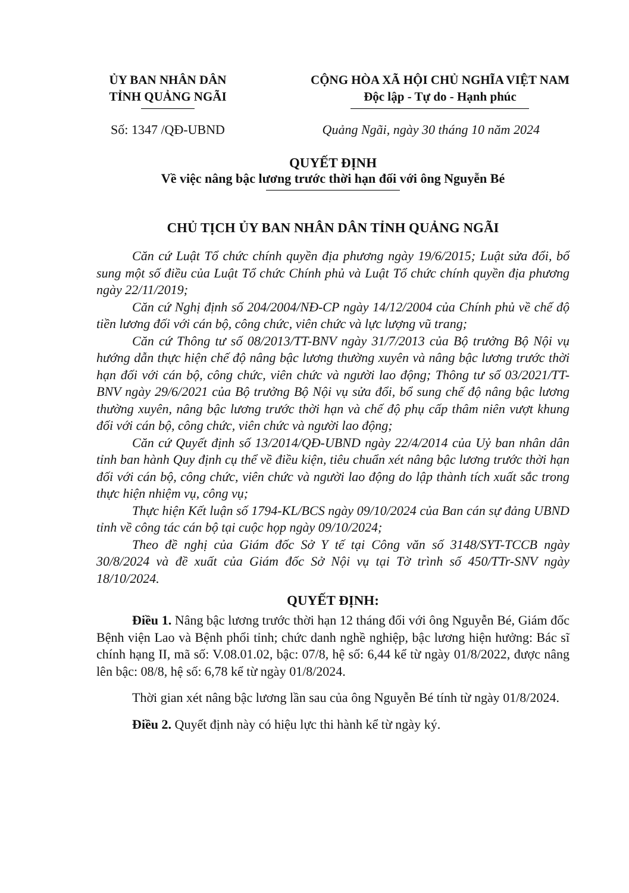ỦY BAN NHÂN DÂN
TỈNH QUẢNG NGÃI
CỘNG HÒA XÃ HỘI CHỦ NGHĨA VIỆT NAM
Độc lập - Tự do - Hạnh phúc
Số: 1347 /QĐ-UBND Quảng Ngãi, ngày 30 tháng 10 năm 2024
QUYẾT ĐỊNH
Về việc nâng bậc lương trước thời hạn đối với ông Nguyễn Bé
CHỦ TỊCH ỦY BAN NHÂN DÂN TỈNH QUẢNG NGÃI
Căn cứ Luật Tổ chức chính quyền địa phương ngày 19/6/2015; Luật sửa đổi, bổ sung một số điều của Luật Tổ chức Chính phủ và Luật Tổ chức chính quyền địa phương ngày 22/11/2019;
Căn cứ Nghị định số 204/2004/NĐ-CP ngày 14/12/2004 của Chính phủ về chế độ tiền lương đối với cán bộ, công chức, viên chức và lực lượng vũ trang;
Căn cứ Thông tư số 08/2013/TT-BNV ngày 31/7/2013 của Bộ trưởng Bộ Nội vụ hướng dẫn thực hiện chế độ nâng bậc lương thường xuyên và nâng bậc lương trước thời hạn đối với cán bộ, công chức, viên chức và người lao động; Thông tư số 03/2021/TT-BNV ngày 29/6/2021 của Bộ trưởng Bộ Nội vụ sửa đổi, bổ sung chế độ nâng bậc lương thường xuyên, nâng bậc lương trước thời hạn và chế độ phụ cấp thâm niên vượt khung đối với cán bộ, công chức, viên chức và người lao động;
Căn cứ Quyết định số 13/2014/QĐ-UBND ngày 22/4/2014 của Uỷ ban nhân dân tỉnh ban hành Quy định cụ thể về điều kiện, tiêu chuẩn xét nâng bậc lương trước thời hạn đối với cán bộ, công chức, viên chức và người lao động do lập thành tích xuất sắc trong thực hiện nhiệm vụ, công vụ;
Thực hiện Kết luận số 1794-KL/BCS ngày 09/10/2024 của Ban cán sự đảng UBND tỉnh về công tác cán bộ tại cuộc họp ngày 09/10/2024;
Theo đề nghị của Giám đốc Sở Y tế tại Công văn số 3148/SYT-TCCB ngày 30/8/2024 và đề xuất của Giám đốc Sở Nội vụ tại Tờ trình số 450/TTr-SNV ngày 18/10/2024.
QUYẾT ĐỊNH:
Điều 1. Nâng bậc lương trước thời hạn 12 tháng đối với ông Nguyễn Bé, Giám đốc Bệnh viện Lao và Bệnh phổi tỉnh; chức danh nghề nghiệp, bậc lương hiện hưởng: Bác sĩ chính hạng II, mã số: V.08.01.02, bậc: 07/8, hệ số: 6,44 kể từ ngày 01/8/2022, được nâng lên bậc: 08/8, hệ số: 6,78 kể từ ngày 01/8/2024.
Thời gian xét nâng bậc lương lần sau của ông Nguyễn Bé tính từ ngày 01/8/2024.
Điều 2. Quyết định này có hiệu lực thi hành kể từ ngày ký.